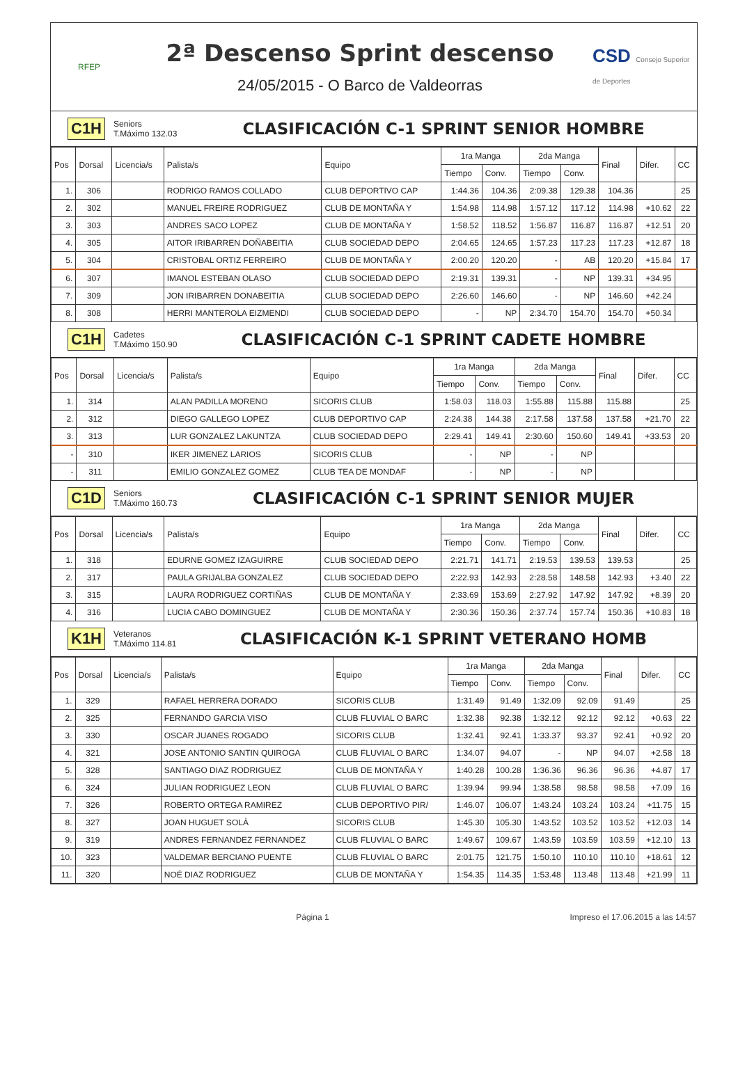RFEP
2ª Descenso Sprint descenso
24/05/2015 - O Barco de Valdeorras
CSD Consejo Superior de Deportes
C1H
Seniors
T.Máximo 132.03
CLASIFICACIÓN C-1 SPRINT SENIOR HOMBRE
| Pos | Dorsal | Licencia/s | Palista/s | Equipo | 1ra Manga | | 2da Manga | | Final | Difer. | CC |
| --- | --- | --- | --- | --- | --- | --- | --- | --- | --- | --- | --- |
| | | | | | Tiempo | Conv. | Tiempo | Conv. | | | |
| 1. | 306 | | RODRIGO RAMOS COLLADO | CLUB DEPORTIVO CAP | 1:44.36 | 104.36 | 2:09.38 | 129.38 | 104.36 | | 25 |
| 2. | 302 | | MANUEL FREIRE RODRIGUEZ | CLUB DE MONTAÑA Y | 1:54.98 | 114.98 | 1:57.12 | 117.12 | 114.98 | +10.62 | 22 |
| 3. | 303 | | ANDRES SACO LOPEZ | CLUB DE MONTAÑA Y | 1:58.52 | 118.52 | 1:56.87 | 116.87 | 116.87 | +12.51 | 20 |
| 4. | 305 | | AITOR IRIBARREN DOÑABEITIA | CLUB SOCIEDAD DEPO | 2:04.65 | 124.65 | 1:57.23 | 117.23 | 117.23 | +12.87 | 18 |
| 5. | 304 | | CRISTOBAL ORTIZ FERREIRO | CLUB DE MONTAÑA Y | 2:00.20 | 120.20 | - | AB | 120.20 | +15.84 | 17 |
| 6. | 307 | | IMANOL ESTEBAN OLASO | CLUB SOCIEDAD DEPO | 2:19.31 | 139.31 | - | NP | 139.31 | +34.95 | |
| 7. | 309 | | JON IRIBARREN DONABEITIA | CLUB SOCIEDAD DEPO | 2:26.60 | 146.60 | - | NP | 146.60 | +42.24 | |
| 8. | 308 | | HERRI MANTEROLA EIZMENDI | CLUB SOCIEDAD DEPO | - | NP | 2:34.70 | 154.70 | 154.70 | +50.34 | |
C1H
Cadetes
T.Máximo 150.90
CLASIFICACIÓN C-1 SPRINT CADETE HOMBRE
| Pos | Dorsal | Licencia/s | Palista/s | Equipo | 1ra Manga | | 2da Manga | | Final | Difer. | CC |
| --- | --- | --- | --- | --- | --- | --- | --- | --- | --- | --- | --- |
| | | | | | Tiempo | Conv. | Tiempo | Conv. | | | |
| 1. | 314 | | ALAN PADILLA MORENO | SICORIS CLUB | 1:58.03 | 118.03 | 1:55.88 | 115.88 | 115.88 | | 25 |
| 2. | 312 | | DIEGO GALLEGO LOPEZ | CLUB DEPORTIVO CAP | 2:24.38 | 144.38 | 2:17.58 | 137.58 | 137.58 | +21.70 | 22 |
| 3. | 313 | | LUR GONZALEZ LAKUNTZA | CLUB SOCIEDAD DEPO | 2:29.41 | 149.41 | 2:30.60 | 150.60 | 149.41 | +33.53 | 20 |
| - | 310 | | IKER JIMENEZ LARIOS | SICORIS CLUB | - | NP | - | NP | | | |
| - | 311 | | EMILIO GONZALEZ GOMEZ | CLUB TEA DE MONDAF | - | NP | - | NP | | | |
C1D
Seniors
T.Máximo 160.73
CLASIFICACIÓN C-1 SPRINT SENIOR MUJER
| Pos | Dorsal | Licencia/s | Palista/s | Equipo | 1ra Manga | | 2da Manga | | Final | Difer. | CC |
| --- | --- | --- | --- | --- | --- | --- | --- | --- | --- | --- | --- |
| | | | | | Tiempo | Conv. | Tiempo | Conv. | | | |
| 1. | 318 | | EDURNE GOMEZ IZAGUIRRE | CLUB SOCIEDAD DEPO | 2:21.71 | 141.71 | 2:19.53 | 139.53 | 139.53 | | 25 |
| 2. | 317 | | PAULA GRIJALBA GONZALEZ | CLUB SOCIEDAD DEPO | 2:22.93 | 142.93 | 2:28.58 | 148.58 | 142.93 | +3.40 | 22 |
| 3. | 315 | | LAURA RODRIGUEZ CORTIÑAS | CLUB DE MONTAÑA Y | 2:33.69 | 153.69 | 2:27.92 | 147.92 | 147.92 | +8.39 | 20 |
| 4. | 316 | | LUCIA CABO DOMINGUEZ | CLUB DE MONTAÑA Y | 2:30.36 | 150.36 | 2:37.74 | 157.74 | 150.36 | +10.83 | 18 |
K1H
Veteranos
T.Máximo 114.81
CLASIFICACIÓN K-1 SPRINT VETERANO HOMB
| Pos | Dorsal | Licencia/s | Palista/s | Equipo | 1ra Manga | | 2da Manga | | Final | Difer. | CC |
| --- | --- | --- | --- | --- | --- | --- | --- | --- | --- | --- | --- |
| | | | | | Tiempo | Conv. | Tiempo | Conv. | | | |
| 1. | 329 | | RAFAEL HERRERA DORADO | SICORIS CLUB | 1:31.49 | 91.49 | 1:32.09 | 92.09 | 91.49 | | 25 |
| 2. | 325 | | FERNANDO GARCIA VISO | CLUB FLUVIAL O BARC | 1:32.38 | 92.38 | 1:32.12 | 92.12 | 92.12 | +0.63 | 22 |
| 3. | 330 | | OSCAR JUANES ROGADO | SICORIS CLUB | 1:32.41 | 92.41 | 1:33.37 | 93.37 | 92.41 | +0.92 | 20 |
| 4. | 321 | | JOSE ANTONIO SANTIN QUIROGA | CLUB FLUVIAL O BARC | 1:34.07 | 94.07 | - | NP | 94.07 | +2.58 | 18 |
| 5. | 328 | | SANTIAGO DIAZ RODRIGUEZ | CLUB DE MONTAÑA Y | 1:40.28 | 100.28 | 1:36.36 | 96.36 | 96.36 | +4.87 | 17 |
| 6. | 324 | | JULIAN RODRIGUEZ LEON | CLUB FLUVIAL O BARC | 1:39.94 | 99.94 | 1:38.58 | 98.58 | 98.58 | +7.09 | 16 |
| 7. | 326 | | ROBERTO ORTEGA RAMIREZ | CLUB DEPORTIVO PIR/ | 1:46.07 | 106.07 | 1:43.24 | 103.24 | 103.24 | +11.75 | 15 |
| 8. | 327 | | JOAN HUGUET SOLÀ | SICORIS CLUB | 1:45.30 | 105.30 | 1:43.52 | 103.52 | 103.52 | +12.03 | 14 |
| 9. | 319 | | ANDRES FERNANDEZ FERNANDEZ | CLUB FLUVIAL O BARC | 1:49.67 | 109.67 | 1:43.59 | 103.59 | 103.59 | +12.10 | 13 |
| 10. | 323 | | VALDEMAR BERCIANO PUENTE | CLUB FLUVIAL O BARC | 2:01.75 | 121.75 | 1:50.10 | 110.10 | 110.10 | +18.61 | 12 |
| 11. | 320 | | NOÉ DIAZ RODRIGUEZ | CLUB DE MONTAÑA Y | 1:54.35 | 114.35 | 1:53.48 | 113.48 | 113.48 | +21.99 | 11 |
Página 1 Impreso el 17.06.2015 a las 14:57